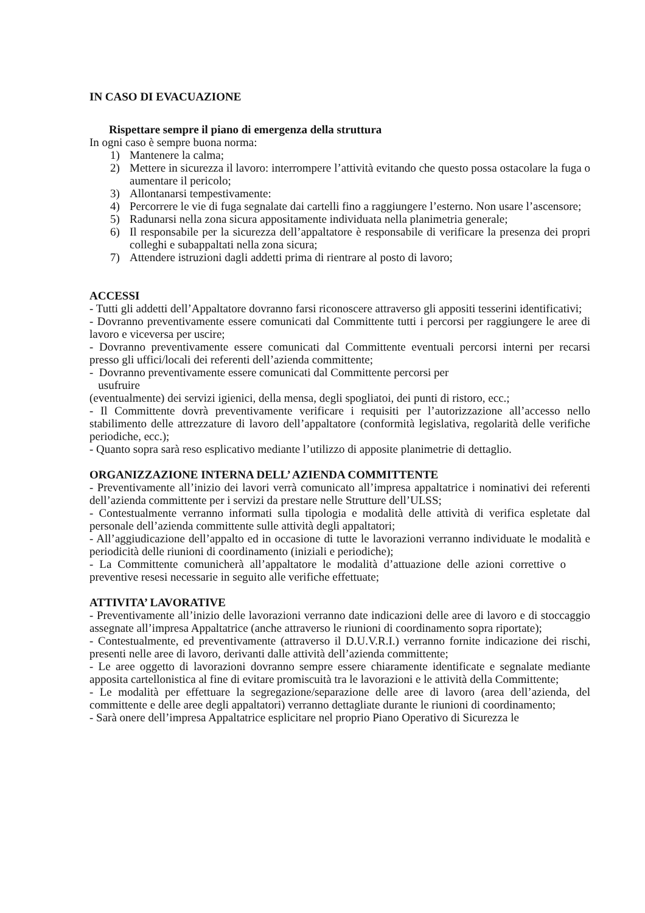IN CASO DI EVACUAZIONE
Rispettare sempre il piano di emergenza della struttura
In ogni caso è sempre buona norma:
1) Mantenere la calma;
2) Mettere in sicurezza il lavoro: interrompere l’attività evitando che questo possa ostacolare la fuga o aumentare il pericolo;
3) Allontanarsi tempestivamente:
4) Percorrere le vie di fuga segnalate dai cartelli fino a raggiungere l’esterno. Non usare l’ascensore;
5) Radunarsi nella zona sicura appositamente individuata nella planimetria generale;
6) Il responsabile per la sicurezza dell’appaltatore è responsabile di verificare la presenza dei propri colleghi e subappaltati nella zona sicura;
7) Attendere istruzioni dagli addetti prima di rientrare al posto di lavoro;
ACCESSI
- Tutti gli addetti dell’Appaltatore dovranno farsi riconoscere attraverso gli appositi tesserini identificativi;
- Dovranno preventivamente essere comunicati dal Committente tutti i percorsi per raggiungere le aree di lavoro e viceversa per uscire;
- Dovranno preventivamente essere comunicati dal Committente eventuali percorsi interni per recarsi presso gli uffici/locali dei referenti dell’azienda committente;
- Dovranno preventivamente essere comunicati dal Committente percorsi per
usufruire
(eventualmente) dei servizi igienici, della mensa, degli spogliatoi, dei punti di ristoro, ecc.;
- Il Committente dovrà preventivamente verificare i requisiti per l’autorizzazione all’accesso nello stabilimento delle attrezzature di lavoro dell’appaltatore (conformità legislativa, regolarità delle verifiche periodiche, ecc.);
- Quanto sopra sarà reso esplicativo mediante l’utilizzo di apposite planimetrie di dettaglio.
ORGANIZZAZIONE INTERNA DELL’ AZIENDA COMMITTENTE
- Preventivamente all’inizio dei lavori verrà comunicato all’impresa appaltatrice i nominativi dei referenti dell’azienda committente per i servizi da prestare nelle Strutture dell’ULSS;
- Contestualmente verranno informati sulla tipologia e modalità delle attività di verifica espletate dal personale dell’azienda committente sulle attività degli appaltatori;
- All’aggiudicazione dell’appalto ed in occasione di tutte le lavorazioni verranno individuate le modalità e periodicità delle riunioni di coordinamento (iniziali e periodiche);
- La Committente comunicherà all’appaltatore le modalità d’attuazione delle azioni correttive o preventive resesi necessarie in seguito alle verifiche effettuate;
ATTIVITA’ LAVORATIVE
- Preventivamente all’inizio delle lavorazioni verranno date indicazioni delle aree di lavoro e di stoccaggio assegnate all’impresa Appaltatrice (anche attraverso le riunioni di coordinamento sopra riportate);
- Contestualmente, ed preventivamente (attraverso il D.U.V.R.I.) verranno fornite indicazione dei rischi, presenti nelle aree di lavoro, derivanti dalle attività dell’azienda committente;
- Le aree oggetto di lavorazioni dovranno sempre essere chiaramente identificate e segnalate mediante apposita cartellonistica al fine di evitare promiscuità tra le lavorazioni e le attività della Committente;
- Le modalità per effettuare la segregazione/separazione delle aree di lavoro (area dell’azienda, del committente e delle aree degli appaltatori) verranno dettagliate durante le riunioni di coordinamento;
- Sarà onere dell’impresa Appaltatrice esplicitare nel proprio Piano Operativo di Sicurezza le